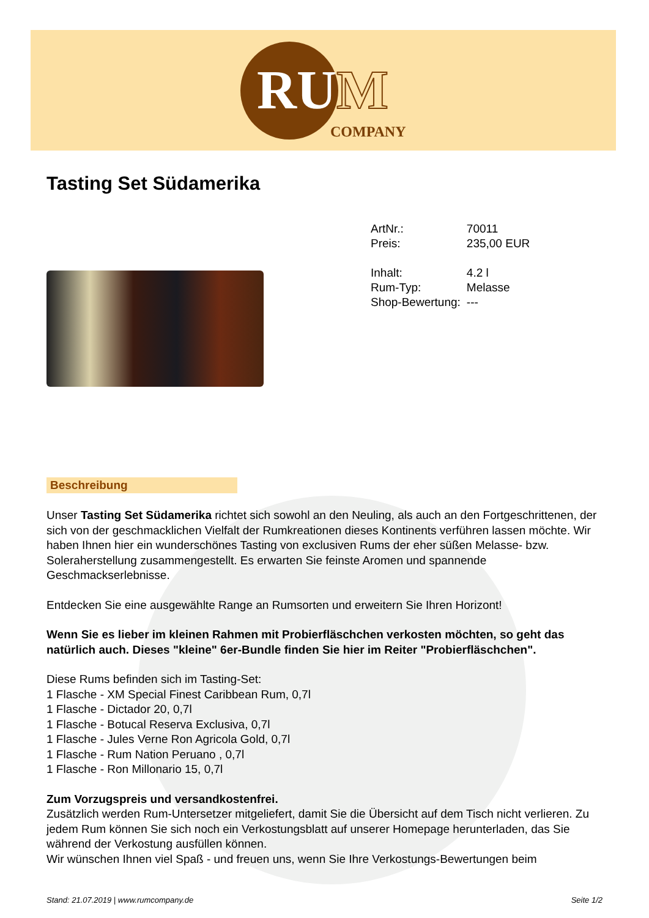RUM
COMPANY
Tasting Set Südamerika
| ArtNr.: | 70011 |
| Preis: | 235,00 EUR |
| Inhalt: | 4.2 l |
| Rum-Typ: | Melasse |
| Shop-Bewertung: | --- |
Beschreibung
Unser Tasting Set Südamerika richtet sich sowohl an den Neuling, als auch an den Fortgeschrittenen, der sich von der geschmacklichen Vielfalt der Rumkreationen dieses Kontinents verführen lassen möchte. Wir haben Ihnen hier ein wunderschönes Tasting von exclusiven Rums der eher süßen Melasse- bzw. Soleraherstellung zusammengestellt. Es erwarten Sie feinste Aromen und spannende Geschmackserlebnisse.
Entdecken Sie eine ausgewählte Range an Rumsorten und erweitern Sie Ihren Horizont!
Wenn Sie es lieber im kleinen Rahmen mit Probierfläschchen verkosten möchten, so geht das natürlich auch. Dieses "kleine" 6er-Bundle finden Sie hier im Reiter "Probierfläschchen".
Diese Rums befinden sich im Tasting-Set:
1 Flasche - XM Special Finest Caribbean Rum, 0,7l
1 Flasche - Dictador 20, 0,7l
1 Flasche - Botucal Reserva Exclusiva, 0,7l
1 Flasche - Jules Verne Ron Agricola Gold, 0,7l
1 Flasche - Rum Nation Peruano , 0,7l
1 Flasche - Ron Millonario 15, 0,7l
Zum Vorzugspreis und versandkostenfrei.
Zusätzlich werden Rum-Untersetzer mitgeliefert, damit Sie die Übersicht auf dem Tisch nicht verlieren. Zu jedem Rum können Sie sich noch ein Verkostungsblatt auf unserer Homepage herunterladen, das Sie während der Verkostung ausfüllen können.
Wir wünschen Ihnen viel Spaß - und freuen uns, wenn Sie Ihre Verkostungs-Bewertungen beim
Stand: 21.07.2019 | www.rumcompany.de Seite 1/2